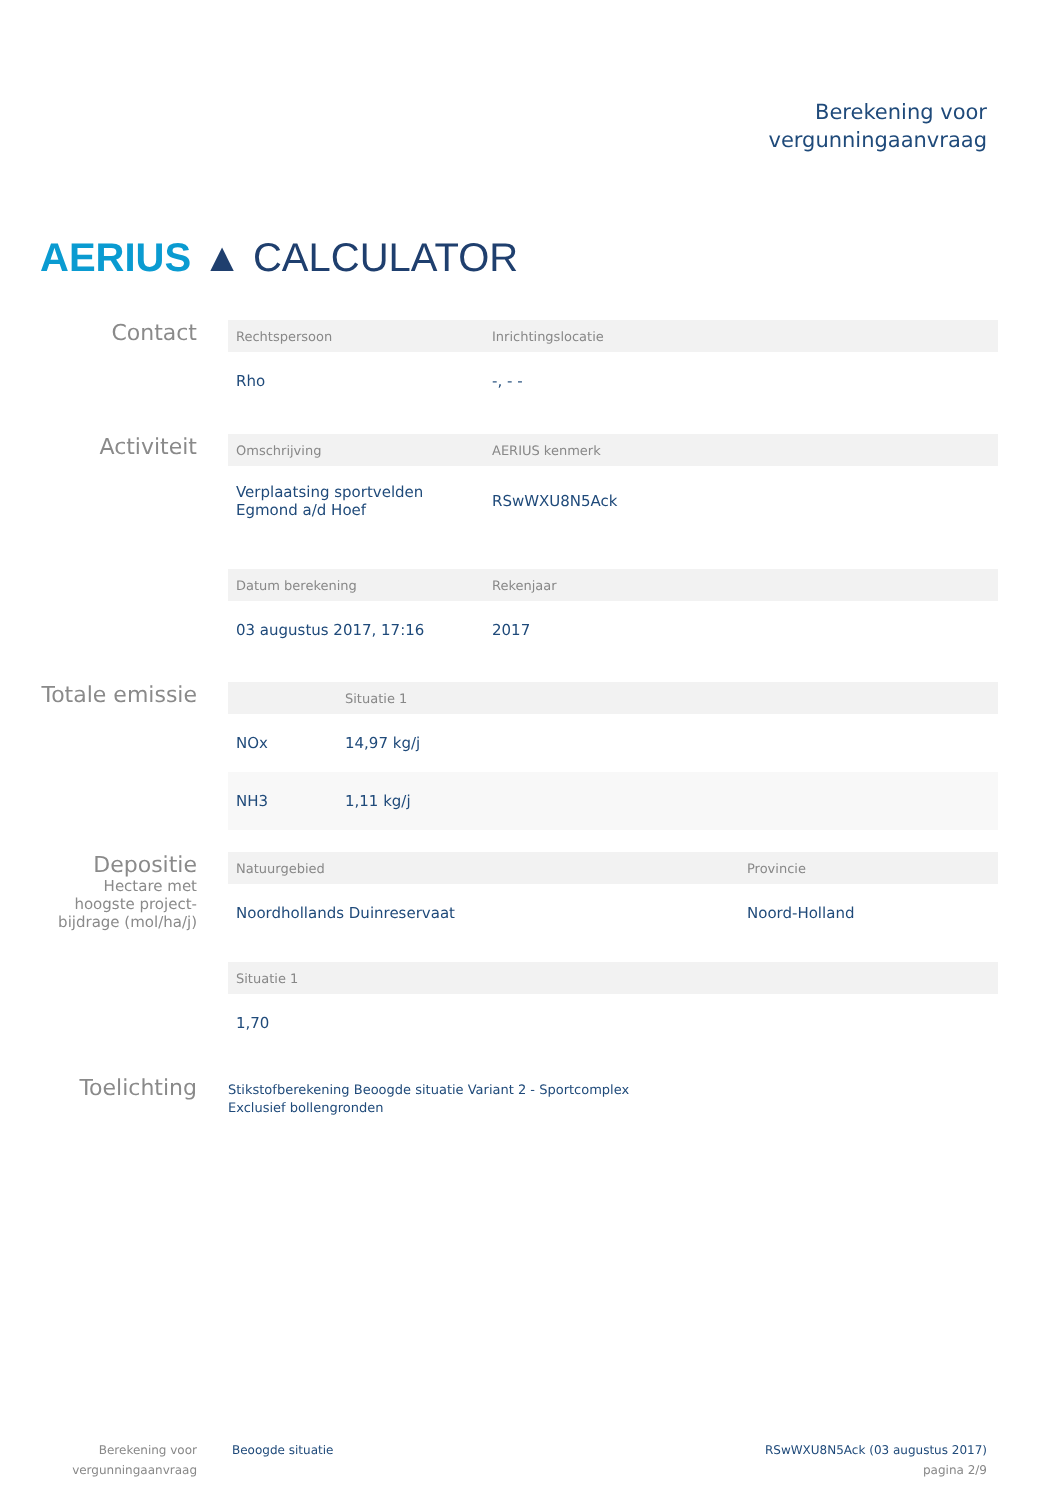Berekening voor
vergunningaanvraag
AERIUS ▲ CALCULATOR
Contact
| Rechtspersoon | Inrichtingslocatie |
| --- | --- |
| Rho | -, - - |
Activiteit
| Omschrijving | AERIUS kenmerk |
| --- | --- |
| Verplaatsing sportvelden Egmond a/d Hoef | RSwWXU8N5Ack |
| Datum berekening | Rekenjaar |
| --- | --- |
| 03 augustus 2017, 17:16 | 2017 |
Totale emissie
| | Situatie 1 |
| --- | --- |
| NOx | 14,97 kg/j |
| NH3 | 1,11 kg/j |
Depositie
Hectare met
hoogste project-
bijdrage (mol/ha/j)
| Natuurgebied | Provincie |
| --- | --- |
| Noordhollands Duinreservaat | Noord-Holland |
| Situatie 1 |
| --- |
| 1,70 |
Toelichting
Stikstofberekening Beoogde situatie Variant 2 - Sportcomplex
Exclusief bollengronden
Berekening voor
vergunningaanvraag
Beoogde situatie
RSwWXU8N5Ack (03 augustus 2017)
pagina 2/9